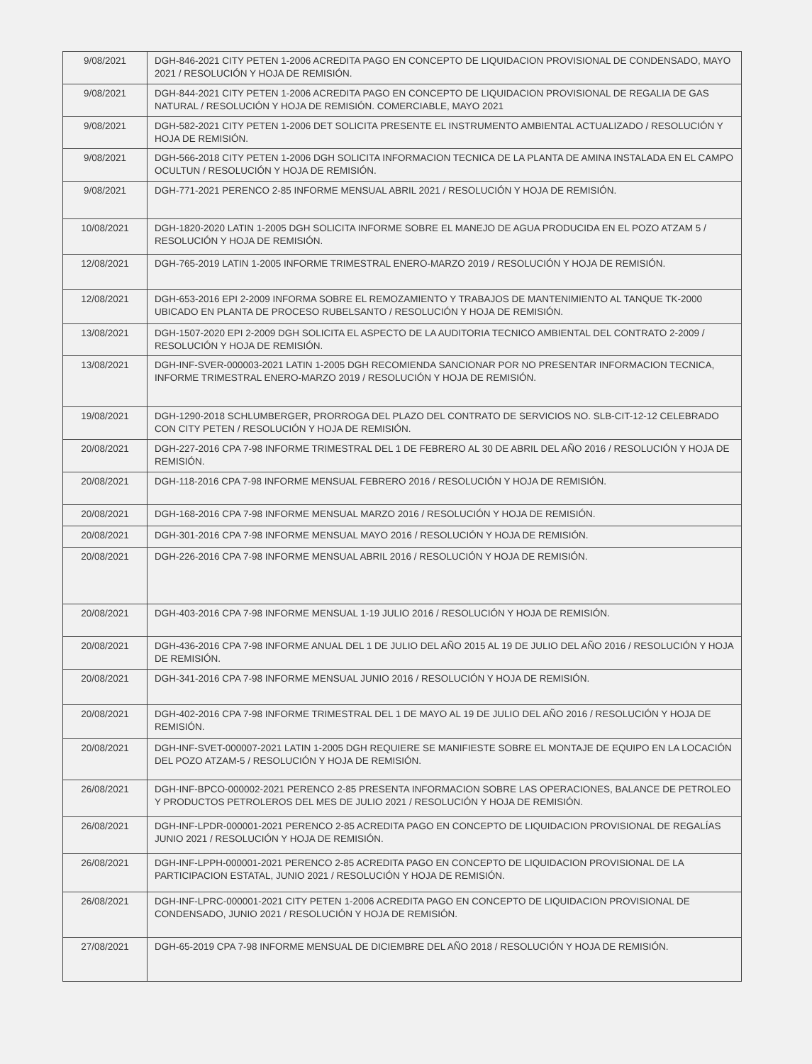| 9/08/2021 | DGH-846-2021 CITY PETEN 1-2006 ACREDITA PAGO EN CONCEPTO DE LIQUIDACION PROVISIONAL DE CONDENSADO, MAYO 2021 / RESOLUCIÓN Y HOJA DE REMISIÓN. |
| 9/08/2021 | DGH-844-2021 CITY PETEN 1-2006 ACREDITA PAGO EN CONCEPTO DE LIQUIDACION PROVISIONAL DE REGALIA DE GAS NATURAL / RESOLUCIÓN Y HOJA DE REMISIÓN. COMERCIABLE, MAYO 2021 |
| 9/08/2021 | DGH-582-2021 CITY PETEN 1-2006 DET SOLICITA PRESENTE EL INSTRUMENTO AMBIENTAL ACTUALIZADO / RESOLUCIÓN Y HOJA DE REMISIÓN. |
| 9/08/2021 | DGH-566-2018 CITY PETEN 1-2006 DGH SOLICITA INFORMACION TECNICA DE LA PLANTA DE AMINA INSTALADA EN EL CAMPO OCULTUN / RESOLUCIÓN Y HOJA DE REMISIÓN. |
| 9/08/2021 | DGH-771-2021 PERENCO 2-85 INFORME MENSUAL ABRIL 2021 / RESOLUCIÓN Y HOJA DE REMISIÓN. |
| 10/08/2021 | DGH-1820-2020 LATIN 1-2005 DGH SOLICITA INFORME SOBRE EL MANEJO DE AGUA PRODUCIDA EN EL POZO ATZAM 5 / RESOLUCIÓN Y HOJA DE REMISIÓN. |
| 12/08/2021 | DGH-765-2019 LATIN 1-2005 INFORME TRIMESTRAL ENERO-MARZO 2019 / RESOLUCIÓN Y HOJA DE REMISIÓN. |
| 12/08/2021 | DGH-653-2016 EPI 2-2009 INFORMA SOBRE EL REMOZAMIENTO Y TRABAJOS DE MANTENIMIENTO AL TANQUE TK-2000 UBICADO EN PLANTA DE PROCESO RUBELSANTO / RESOLUCIÓN Y HOJA DE REMISIÓN. |
| 13/08/2021 | DGH-1507-2020 EPI 2-2009 DGH SOLICITA EL ASPECTO DE LA AUDITORIA TECNICO AMBIENTAL DEL CONTRATO 2-2009 / RESOLUCIÓN Y HOJA DE REMISIÓN. |
| 13/08/2021 | DGH-INF-SVER-000003-2021 LATIN 1-2005 DGH RECOMIENDA SANCIONAR POR NO PRESENTAR INFORMACION TECNICA, INFORME TRIMESTRAL ENERO-MARZO 2019 / RESOLUCIÓN Y HOJA DE REMISIÓN. |
| 19/08/2021 | DGH-1290-2018 SCHLUMBERGER, PRORROGA DEL PLAZO DEL CONTRATO DE SERVICIOS NO. SLB-CIT-12-12 CELEBRADO CON CITY PETEN / RESOLUCIÓN Y HOJA DE REMISIÓN. |
| 20/08/2021 | DGH-227-2016 CPA 7-98 INFORME TRIMESTRAL DEL 1 DE FEBRERO AL 30 DE ABRIL DEL AÑO 2016 / RESOLUCIÓN Y HOJA DE REMISIÓN. |
| 20/08/2021 | DGH-118-2016 CPA 7-98 INFORME MENSUAL FEBRERO 2016 / RESOLUCIÓN Y HOJA DE REMISIÓN. |
| 20/08/2021 | DGH-168-2016 CPA 7-98 INFORME MENSUAL MARZO 2016 / RESOLUCIÓN Y HOJA DE REMISIÓN. |
| 20/08/2021 | DGH-301-2016 CPA 7-98 INFORME MENSUAL MAYO 2016 / RESOLUCIÓN Y HOJA DE REMISIÓN. |
| 20/08/2021 | DGH-226-2016 CPA 7-98 INFORME MENSUAL ABRIL 2016 / RESOLUCIÓN Y HOJA DE REMISIÓN. |
| 20/08/2021 | DGH-403-2016 CPA 7-98 INFORME MENSUAL 1-19 JULIO 2016 / RESOLUCIÓN Y HOJA DE REMISIÓN. |
| 20/08/2021 | DGH-436-2016 CPA 7-98 INFORME ANUAL DEL 1 DE JULIO DEL AÑO 2015 AL 19 DE JULIO DEL AÑO 2016 / RESOLUCIÓN Y HOJA DE REMISIÓN. |
| 20/08/2021 | DGH-341-2016 CPA 7-98 INFORME MENSUAL JUNIO 2016 / RESOLUCIÓN Y HOJA DE REMISIÓN. |
| 20/08/2021 | DGH-402-2016 CPA 7-98 INFORME TRIMESTRAL DEL 1 DE MAYO AL 19 DE JULIO DEL AÑO 2016 / RESOLUCIÓN Y HOJA DE REMISIÓN. |
| 20/08/2021 | DGH-INF-SVET-000007-2021 LATIN 1-2005 DGH REQUIERE SE MANIFIESTE SOBRE EL MONTAJE DE EQUIPO EN LA LOCACIÓN DEL POZO ATZAM-5 / RESOLUCIÓN Y HOJA DE REMISIÓN. |
| 26/08/2021 | DGH-INF-BPCO-000002-2021 PERENCO 2-85 PRESENTA INFORMACION SOBRE LAS OPERACIONES, BALANCE DE PETROLEO Y PRODUCTOS PETROLEROS DEL MES DE JULIO 2021 / RESOLUCIÓN Y HOJA DE REMISIÓN. |
| 26/08/2021 | DGH-INF-LPDR-000001-2021 PERENCO 2-85 ACREDITA PAGO EN CONCEPTO DE LIQUIDACION PROVISIONAL DE REGALÍAS JUNIO 2021 / RESOLUCIÓN Y HOJA DE REMISIÓN. |
| 26/08/2021 | DGH-INF-LPPH-000001-2021 PERENCO 2-85 ACREDITA PAGO EN CONCEPTO DE LIQUIDACION PROVISIONAL DE LA PARTICIPACION ESTATAL, JUNIO 2021 / RESOLUCIÓN Y HOJA DE REMISIÓN. |
| 26/08/2021 | DGH-INF-LPRC-000001-2021 CITY PETEN 1-2006 ACREDITA PAGO EN CONCEPTO DE LIQUIDACION PROVISIONAL DE CONDENSADO, JUNIO 2021 / RESOLUCIÓN Y HOJA DE REMISIÓN. |
| 27/08/2021 | DGH-65-2019 CPA 7-98 INFORME MENSUAL DE DICIEMBRE DEL AÑO 2018 / RESOLUCIÓN Y HOJA DE REMISIÓN. |